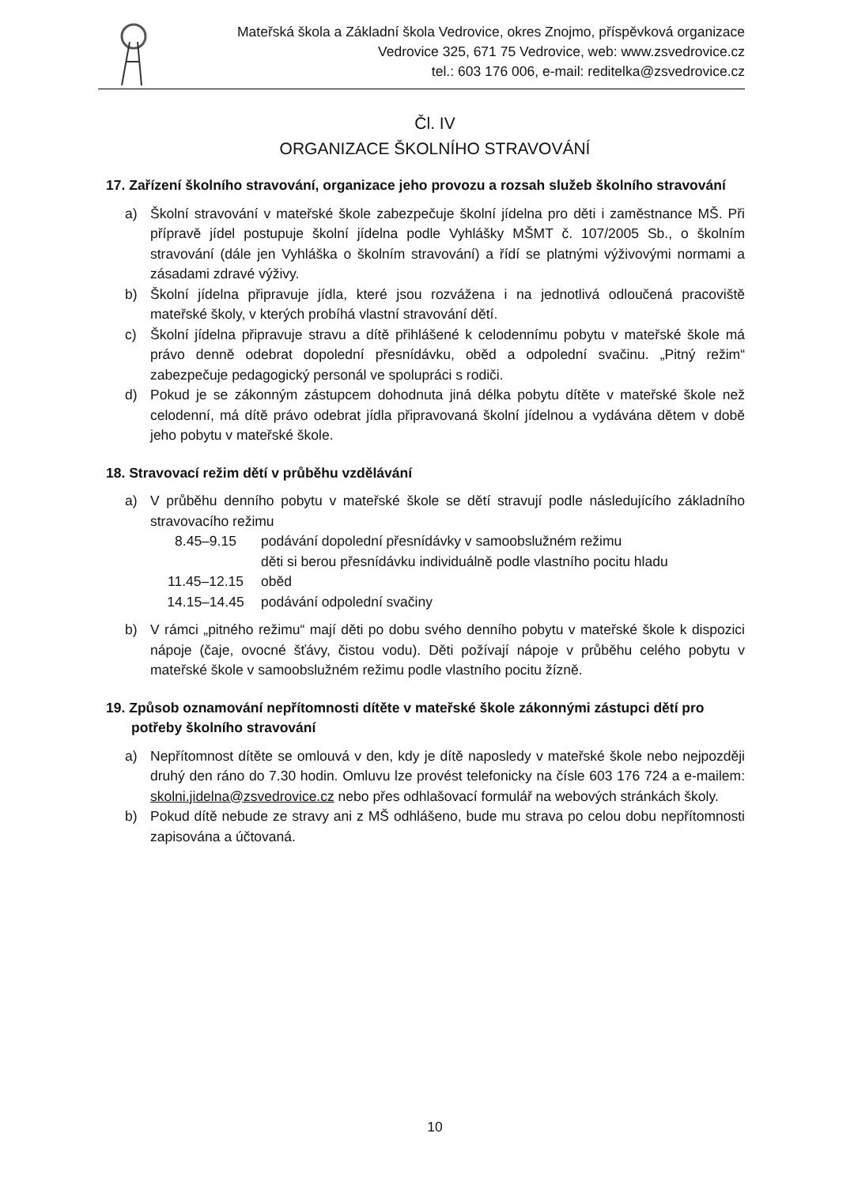Mateřská škola a Základní škola Vedrovice, okres Znojmo, příspěvková organizace
Vedrovice 325, 671 75 Vedrovice, web: www.zsvedrovice.cz
tel.: 603 176 006, e-mail: reditelka@zsvedrovice.cz
Čl. IV
ORGANIZACE ŠKOLNÍHO STRAVOVÁNÍ
17. Zařízení školního stravování, organizace jeho provozu a rozsah služeb školního stravování
a) Školní stravování v mateřské škole zabezpečuje školní jídelna pro děti i zaměstnance MŠ. Při přípravě jídel postupuje školní jídelna podle Vyhlášky MŠMT č. 107/2005 Sb., o školním stravování (dále jen Vyhláška o školním stravování) a řídí se platnými výživovými normami a zásadami zdravé výživy.
b) Školní jídelna připravuje jídla, které jsou rozvážena i na jednotlivá odloučená pracoviště mateřské školy, v kterých probíhá vlastní stravování dětí.
c) Školní jídelna připravuje stravu a dítě přihlášené k celodennímu pobytu v mateřské škole má právo denně odebrat dopolední přesnídávku, oběd a odpolední svačinu. „Pitný režim“ zabezpečuje pedagogický personál ve spolupráci s rodiči.
d) Pokud je se zákonným zástupcem dohodnuta jiná délka pobytu dítěte v mateřské škole než celodenní, má dítě právo odebrat jídla připravovaná školní jídelnou a vydávána dětem v době jeho pobytu v mateřské škole.
18. Stravovací režim dětí v průběhu vzdělávání
a) V průběhu denního pobytu v mateřské škole se dětí stravují podle následujícího základního stravovacího režimu
| 8.45–9.15 | podávání dopolední přesnídávky v samoobslužném režimu děti si berou přesnídávku individuálně podle vlastního pocitu hladu |
| 11.45–12.15 | oběd |
| 14.15–14.45 | podávání odpolední svačiny |
b) V rámci „pitného režimu“ mají děti po dobu svého denního pobytu v mateřské škole k dispozici nápoje (čaje, ovocné šťávy, čistou vodu). Děti požívají nápoje v průběhu celého pobytu v mateřské škole v samoobslužném režimu podle vlastního pocitu žízně.
19. Způsob oznamování nepřítomnosti dítěte v mateřské škole zákonnými zástupci dětí pro potřeby školního stravování
a) Nepřítomnost dítěte se omlouvá v den, kdy je dítě naposledy v mateřské škole nebo nejpozději druhý den ráno do 7.30 hodin. Omluvu lze provést telefonicky na čísle 603 176 724 a e-mailem: skolni.jidelna@zsvedrovice.cz nebo přes odhlašovací formulář na webových stránkách školy.
b) Pokud dítě nebude ze stravy ani z MŠ odhlášeno, bude mu strava po celou dobu nepřítomnosti zapisována a účtovaná.
10